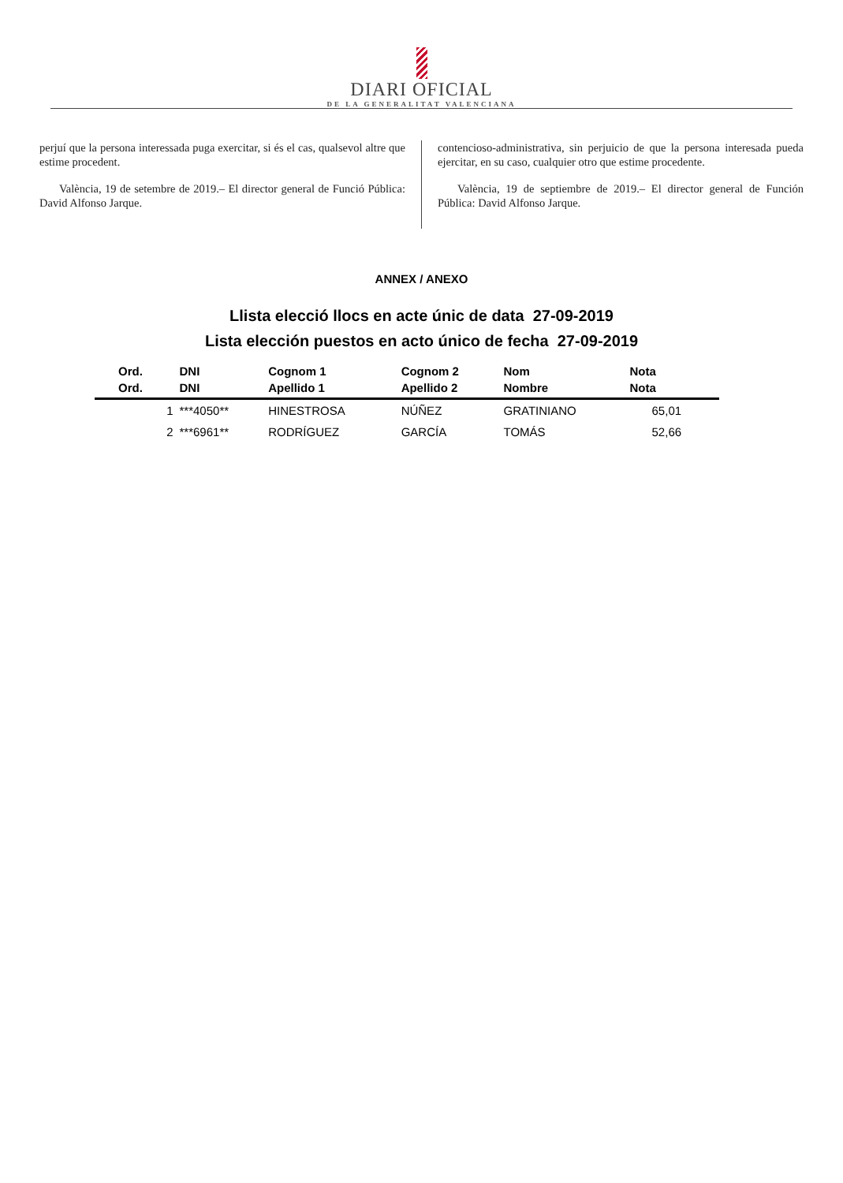DIARI OFICIAL
DE LA GENERALITAT VALENCIANA
perjuí que la persona interessada puga exercitar, si és el cas, qualsevol altre que estime procedent.
València, 19 de setembre de 2019.– El director general de Funció Pública: David Alfonso Jarque.
contencioso-administrativa, sin perjuicio de que la persona interesada pueda ejercitar, en su caso, cualquier otro que estime procedente.
València, 19 de septiembre de 2019.– El director general de Función Pública: David Alfonso Jarque.
ANNEX / ANEXO
Llista elecció llocs en acte únic de data 27-09-2019
Lista elección puestos en acto único de fecha 27-09-2019
| Ord. Ord. | DNI DNI | Cognom 1 Apellido 1 | Cognom 2 Apellido 2 | Nom Nombre | Nota Nota |
| --- | --- | --- | --- | --- | --- |
| 1 | ***4050** | HINESTROSA | NÚÑEZ | GRATINIANO | 65,01 |
| 2 | ***6961** | RODRÍGUEZ | GARCÍA | TOMÁS | 52,66 |